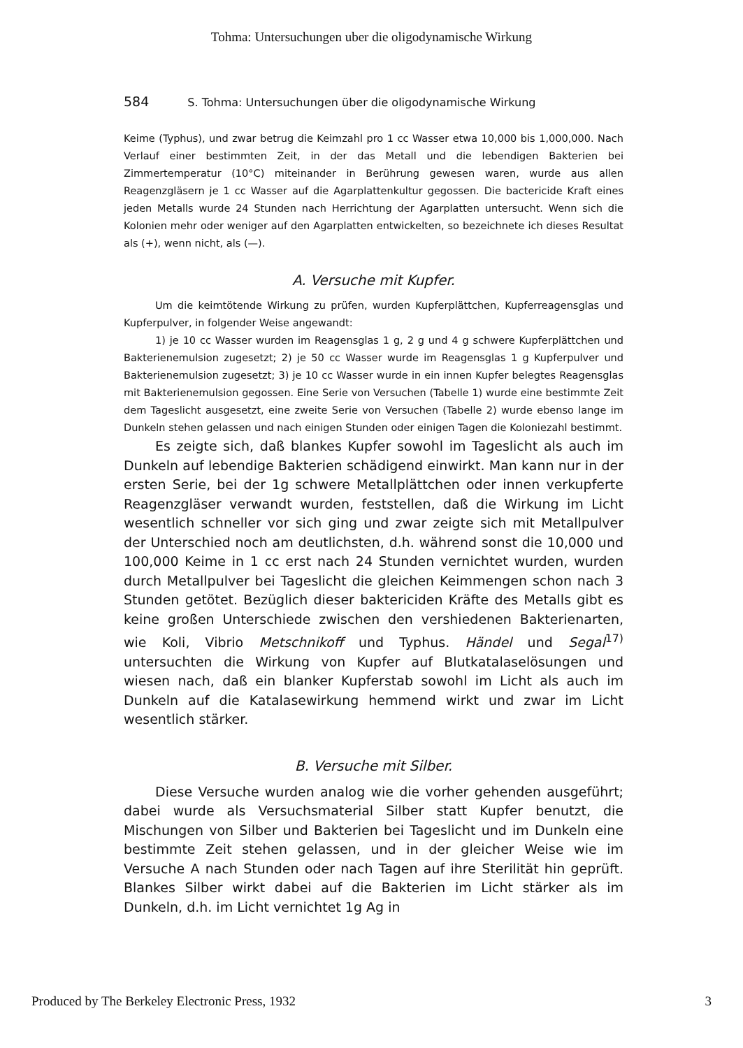Tohma: Untersuchungen uber die oligodynamische Wirkung
584 S. Tohma: Untersuchungen über die oligodynamische Wirkung
Keime (Typhus), und zwar betrug die Keimzahl pro 1 cc Wasser etwa 10,000 bis 1,000,000. Nach Verlauf einer bestimmten Zeit, in der das Metall und die lebendigen Bakterien bei Zimmertemperatur (10°C) miteinander in Berührung gewesen waren, wurde aus allen Reagenzgläsern je 1 cc Wasser auf die Agarplattenkultur gegossen. Die bactericide Kraft eines jeden Metalls wurde 24 Stunden nach Herrichtung der Agarplatten untersucht. Wenn sich die Kolonien mehr oder weniger auf den Agarplatten entwickelten, so bezeichnete ich dieses Resultat als (+), wenn nicht, als (—).
A. Versuche mit Kupfer.
Um die keimtötende Wirkung zu prüfen, wurden Kupferplättchen, Kupferreagensglas und Kupferpulver, in folgender Weise angewandt:
1) je 10 cc Wasser wurden im Reagensglas 1 g, 2 g und 4 g schwere Kupferplättchen und Bakterienemulsion zugesetzt; 2) je 50 cc Wasser wurde im Reagensglas 1 g Kupferpulver und Bakterienemulsion zugesetzt; 3) je 10 cc Wasser wurde in ein innen Kupfer belegtes Reagensglas mit Bakterienemulsion gegossen. Eine Serie von Versuchen (Tabelle 1) wurde eine bestimmte Zeit dem Tageslicht ausgesetzt, eine zweite Serie von Versuchen (Tabelle 2) wurde ebenso lange im Dunkeln stehen gelassen und nach einigen Stunden oder einigen Tagen die Koloniezahl bestimmt.
Es zeigte sich, daß blankes Kupfer sowohl im Tageslicht als auch im Dunkeln auf lebendige Bakterien schädigend einwirkt. Man kann nur in der ersten Serie, bei der 1g schwere Metallplättchen oder innen verkupferte Reagenzgläser verwandt wurden, feststellen, daß die Wirkung im Licht wesentlich schneller vor sich ging und zwar zeigte sich mit Metallpulver der Unterschied noch am deutlichsten, d.h. während sonst die 10,000 und 100,000 Keime in 1 cc erst nach 24 Stunden vernichtet wurden, wurden durch Metallpulver bei Tageslicht die gleichen Keimmengen schon nach 3 Stunden getötet. Bezüglich dieser baktericiden Kräfte des Metalls gibt es keine großen Unterschiede zwischen den vershiedenen Bakterienarten, wie Koli, Vibrio Metschnikoff und Typhus. Händel und Segal<sup>17)</sup> untersuchten die Wirkung von Kupfer auf Blutkatalaselösungen und wiesen nach, daß ein blanker Kupferstab sowohl im Licht als auch im Dunkeln auf die Katalasewirkung hemmend wirkt und zwar im Licht wesentlich stärker.
B. Versuche mit Silber.
Diese Versuche wurden analog wie die vorher gehenden ausgeführt; dabei wurde als Versuchsmaterial Silber statt Kupfer benutzt, die Mischungen von Silber und Bakterien bei Tageslicht und im Dunkeln eine bestimmte Zeit stehen gelassen, und in der gleicher Weise wie im Versuche A nach Stunden oder nach Tagen auf ihre Sterilität hin geprüft. Blankes Silber wirkt dabei auf die Bakterien im Licht stärker als im Dunkeln, d.h. im Licht vernichtet 1g Ag in
Produced by The Berkeley Electronic Press, 1932 3